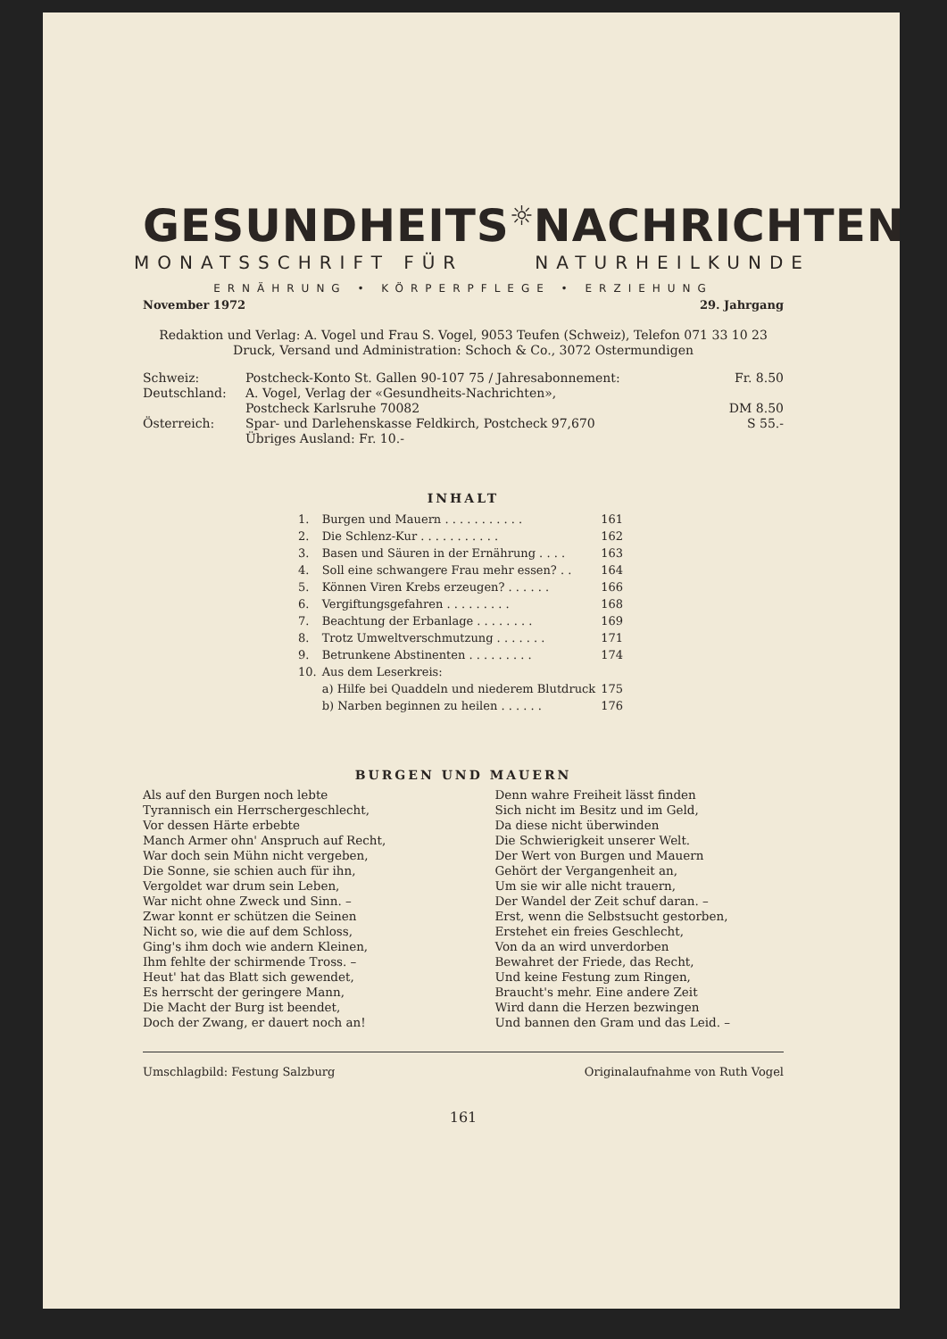GESUNDHEITS ☼ NACHRICHTEN
MONATSSCHRIFT FÜR NATURHEILKUNDE
ERNÄHRUNG • KÖRPERPFLEGE • ERZIEHUNG
November 1972 29. Jahrgang
Redaktion und Verlag: A. Vogel und Frau S. Vogel, 9053 Teufen (Schweiz), Telefon 071 33 10 23
Druck, Versand und Administration: Schoch & Co., 3072 Ostermundigen
| Schweiz: | Postcheck-Konto St. Gallen 90-107 75 / Jahresabonnement: | Fr. 8.50 |
| Deutschland: | A. Vogel, Verlag der «Gesundheits-Nachrichten», | |
| | Postcheck Karlsruhe 70082 | DM 8.50 |
| Österreich: | Spar- und Darlehenskasse Feldkirch, Postcheck 97,670 | S 55.- |
| | Übriges Ausland: Fr. 10.- | |
INHALT
| 1. | Burgen und Mauern . . . . . . . . . . . | 161 |
| 2. | Die Schlenz-Kur . . . . . . . . . . . | 162 |
| 3. | Basen und Säuren in der Ernährung . . . . | 163 |
| 4. | Soll eine schwangere Frau mehr essen? . . | 164 |
| 5. | Können Viren Krebs erzeugen? . . . . . . | 166 |
| 6. | Vergiftungsgefahren . . . . . . . . . | 168 |
| 7. | Beachtung der Erbanlage . . . . . . . . | 169 |
| 8. | Trotz Umweltverschmutzung . . . . . . . | 171 |
| 9. | Betrunkene Abstinenten . . . . . . . . . | 174 |
| 10. | Aus dem Leserkreis: | |
| | a) Hilfe bei Quaddeln und niederem Blutdruck | 175 |
| | b) Narben beginnen zu heilen . . . . . . | 176 |
BURGEN UND MAUERN
Als auf den Burgen noch lebte
Tyrannisch ein Herrschergeschlecht,
Vor dessen Härte erbebte
Manch Armer ohn' Anspruch auf Recht,
War doch sein Mühn nicht vergeben,
Die Sonne, sie schien auch für ihn,
Vergoldet war drum sein Leben,
War nicht ohne Zweck und Sinn. –
Zwar konnt er schützen die Seinen
Nicht so, wie die auf dem Schloss,
Ging's ihm doch wie andern Kleinen,
Ihm fehlte der schirmende Tross. –
Heut' hat das Blatt sich gewendet,
Es herrscht der geringere Mann,
Die Macht der Burg ist beendet,
Doch der Zwang, er dauert noch an!
Denn wahre Freiheit lässt finden
Sich nicht im Besitz und im Geld,
Da diese nicht überwinden
Die Schwierigkeit unserer Welt.
Der Wert von Burgen und Mauern
Gehört der Vergangenheit an,
Um sie wir alle nicht trauern,
Der Wandel der Zeit schuf daran. –
Erst, wenn die Selbstsucht gestorben,
Erstehet ein freies Geschlecht,
Von da an wird unverdorben
Bewahret der Friede, das Recht,
Und keine Festung zum Ringen,
Braucht's mehr. Eine andere Zeit
Wird dann die Herzen bezwingen
Und bannen den Gram und das Leid. –
Umschlagbild: Festung Salzburg Originalaufnahme von Ruth Vogel
161